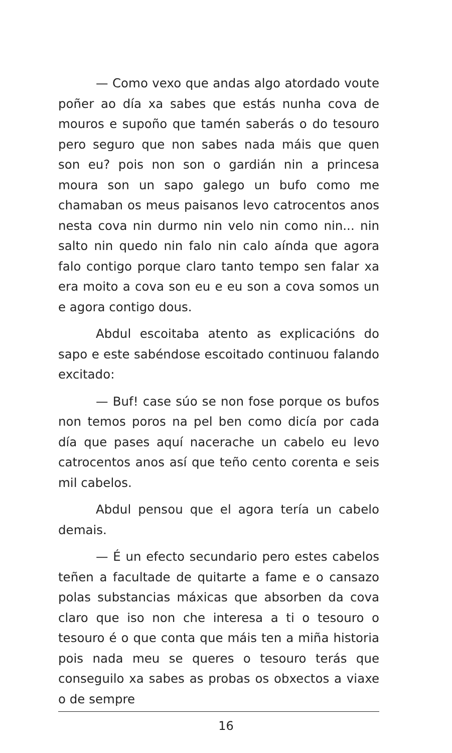— Como vexo que andas algo atordado voute poñer ao día xa sabes que estás nunha cova de mouros e supoño que tamén saberás o do tesouro pero seguro que non sabes nada máis que quen son eu? pois non son o gardián nin a princesa moura son un sapo galego un bufo como me chamaban os meus paisanos levo catrocentos anos nesta cova nin durmo nin velo nin como nin... nin salto nin quedo nin falo nin calo aínda que agora falo contigo porque claro tanto tempo sen falar xa era moito a cova son eu e eu son a cova somos un e agora contigo dous.
Abdul escoitaba atento as explicacións do sapo e este sabéndose escoitado continuou falando excitado:
— Buf! case súo se non fose porque os bufos non temos poros na pel ben como dicía por cada día que pases aquí nacerache un cabelo eu levo catrocentos anos así que teño cento corenta e seis mil cabelos.
Abdul pensou que el agora tería un cabelo demais.
— É un efecto secundario pero estes cabelos teñen a facultade de quitarte a fame e o cansazo polas substancias máxicas que absorben da cova claro que iso non che interesa a ti o tesouro o tesouro é o que conta que máis ten a miña historia pois nada meu se queres o tesouro terás que conseguilo xa sabes as probas os obxectos a viaxe o de sempre
16